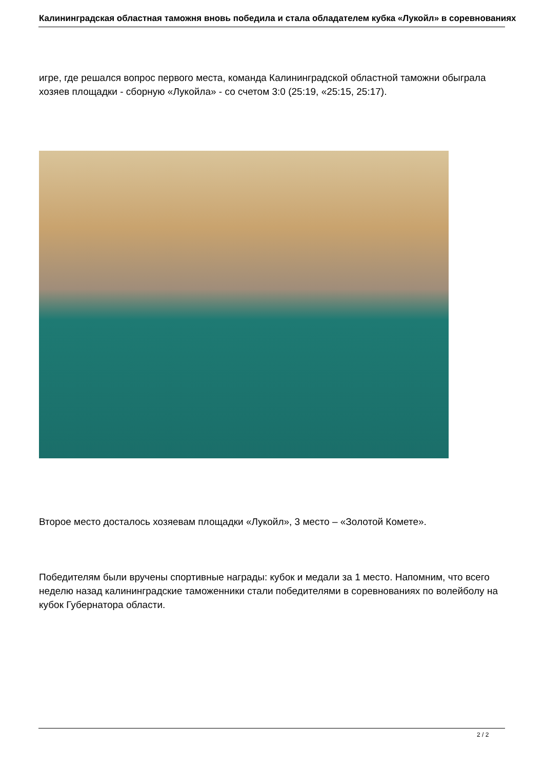Калининградская областная таможня вновь победила и стала обладателем кубка «Лукойл» в соревнованиях
игре, где решался вопрос первого места, команда Калининградской областной таможни обыграла хозяев площадки - сборную «Лукойла» - со счетом 3:0 (25:19, «25:15, 25:17).
Второе место досталось хозяевам площадки «Лукойл», 3 место – «Золотой Комете».
Победителям были вручены спортивные награды: кубок и медали за 1 место. Напомним, что всего неделю назад калининградские таможенники стали победителями в соревнованиях по волейболу на кубок Губернатора области.
2 / 2